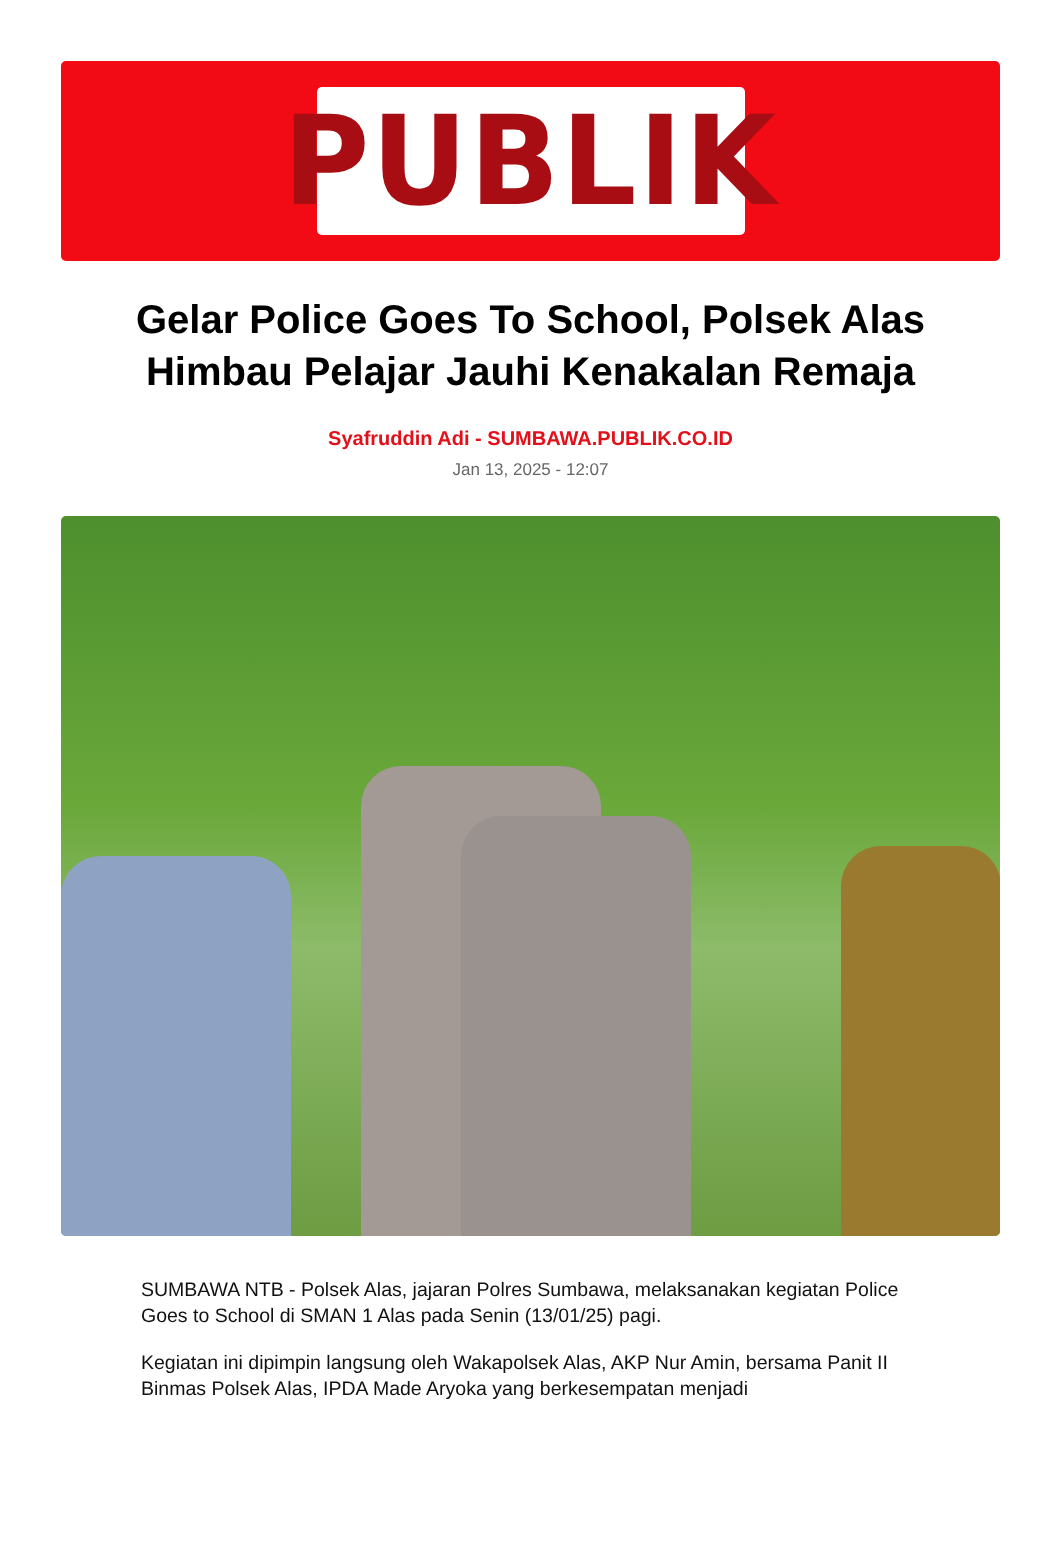PUBLIK
Gelar Police Goes To School, Polsek Alas Himbau Pelajar Jauhi Kenakalan Remaja
Syafruddin Adi - SUMBAWA.PUBLIK.CO.ID
Jan 13, 2025 - 12:07
SUMBAWA NTB - Polsek Alas, jajaran Polres Sumbawa, melaksanakan kegiatan Police Goes to School di SMAN 1 Alas pada Senin (13/01/25) pagi.
Kegiatan ini dipimpin langsung oleh Wakapolsek Alas, AKP Nur Amin, bersama Panit II Binmas Polsek Alas, IPDA Made Aryoka yang berkesempatan menjadi